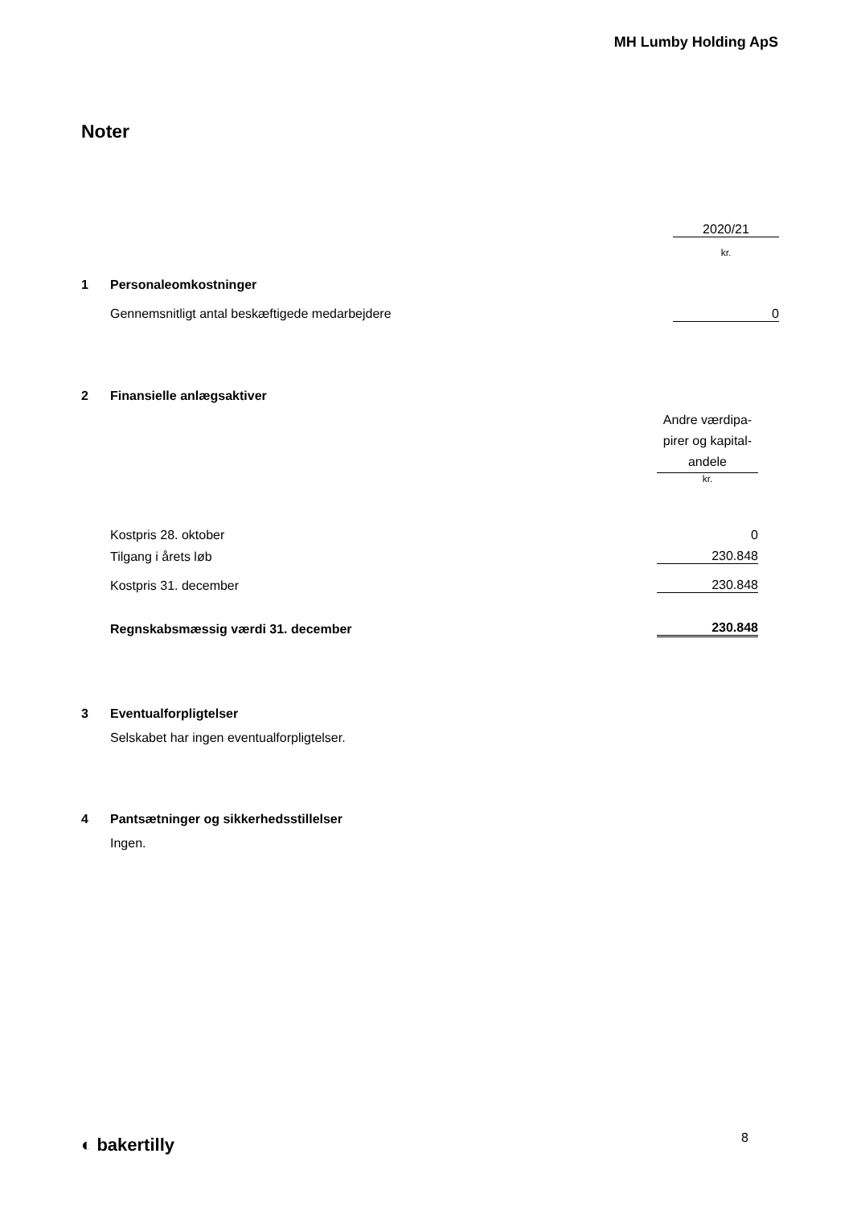MH Lumby Holding ApS
Noter
| | | 2020/21 |
| | | kr. |
| 1 | Personaleomkostninger | |
| | Gennemsnitligt antal beskæftigede medarbejdere | 0 |
| 2 | Finansielle anlægsaktiver | |
| | | Andre værdipa- pirer og kapital- andele |
| | | kr. |
| | Kostpris 28. oktober | 0 |
| | Tilgang i årets løb | 230.848 |
| | Kostpris 31. december | 230.848 |
| | Regnskabsmæssig værdi 31. december | 230.848 |
3 Eventualforpligtelser
Selskabet har ingen eventualforpligtelser.
4 Pantsætninger og sikkerhedsstillelser
Ingen.
◐ bakertilly 8